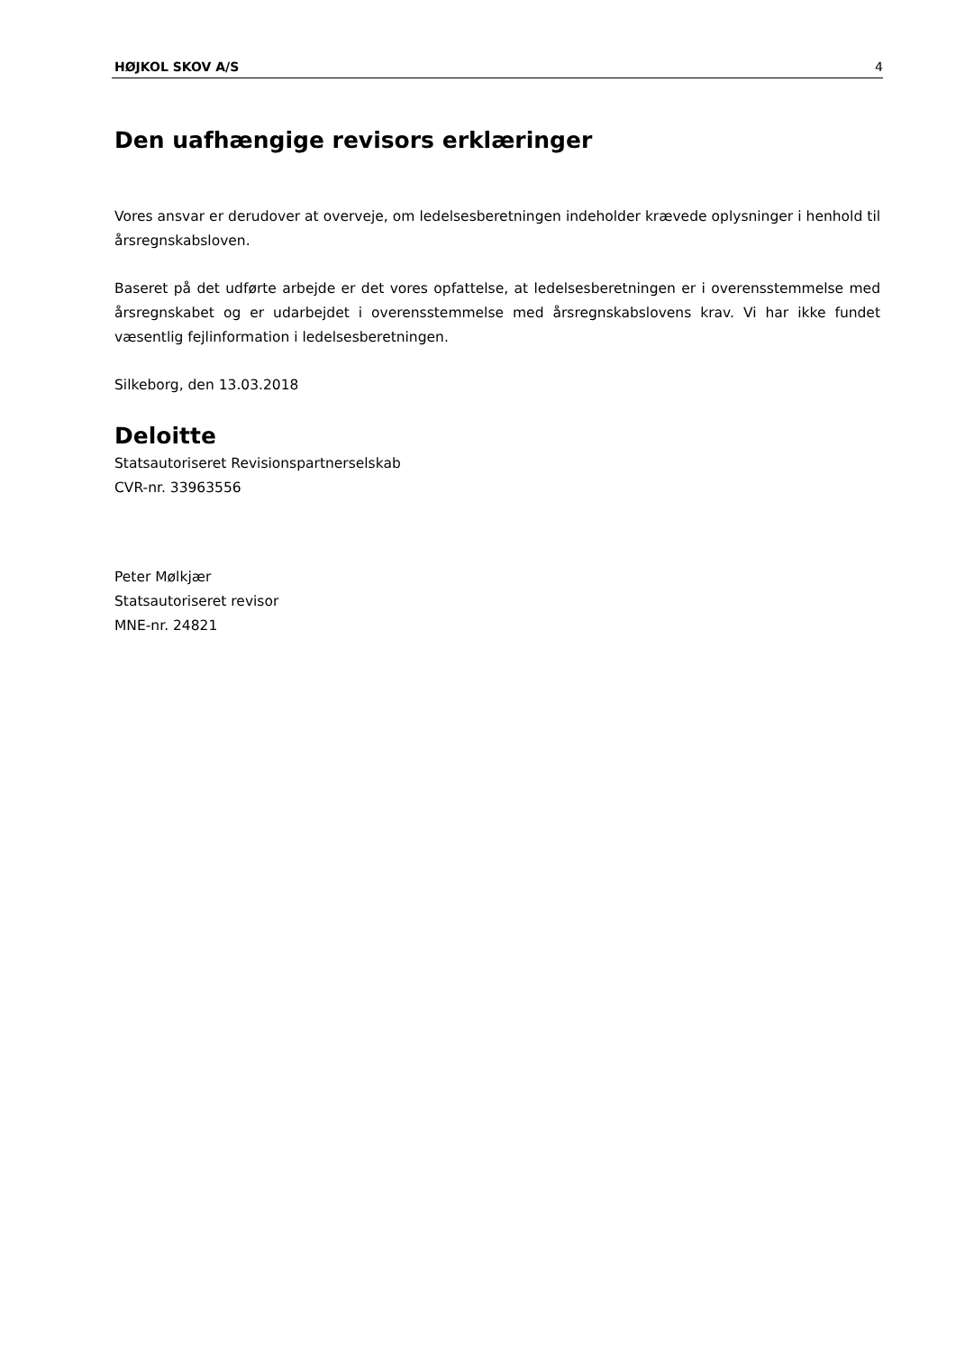HØJKOL SKOV A/S 4
Den uafhængige revisors erklæringer
Vores ansvar er derudover at overveje, om ledelsesberetningen indeholder krævede oplysninger i henhold til årsregnskabsloven.
Baseret på det udførte arbejde er det vores opfattelse, at ledelsesberetningen er i overensstemmelse med årsregnskabet og er udarbejdet i overensstemmelse med årsregnskabslovens krav. Vi har ikke fundet væsentlig fejlinformation i ledelsesberetningen.
Silkeborg, den 13.03.2018
Deloitte
Statsautoriseret Revisionspartnerselskab
CVR-nr. 33963556
Peter Mølkjær
Statsautoriseret revisor
MNE-nr. 24821